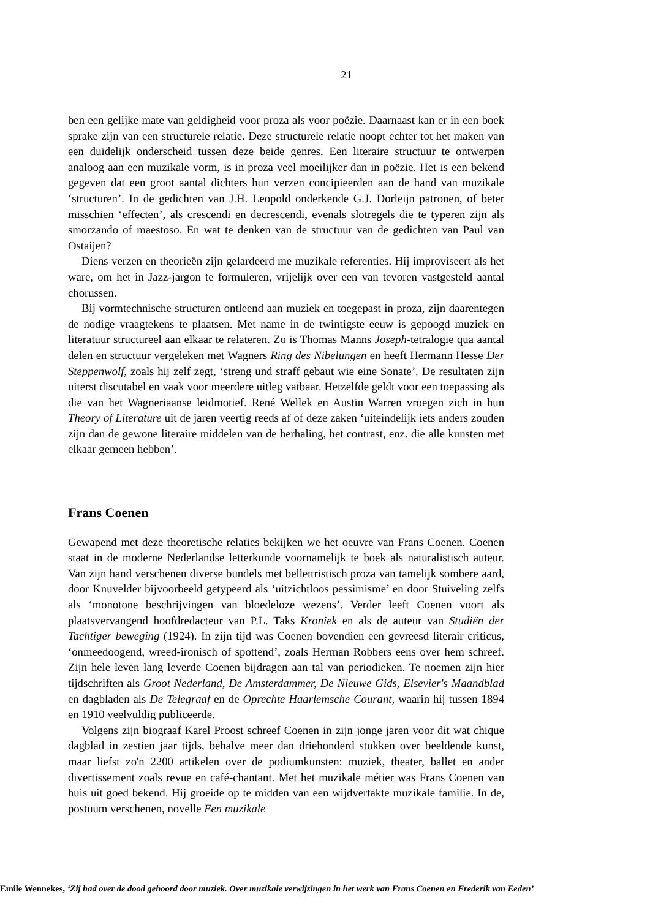21
ben een gelijke mate van geldigheid voor proza als voor poëzie. Daarnaast kan er in een boek sprake zijn van een structurele relatie. Deze structurele relatie noopt echter tot het maken van een duidelijk onderscheid tussen deze beide genres. Een literaire structuur te ontwerpen analoog aan een muzikale vorm, is in proza veel moeilijker dan in poëzie. Het is een bekend gegeven dat een groot aantal dichters hun verzen concipieerden aan de hand van muzikale ‘structuren’. In de gedichten van J.H. Leopold onderkende G.J. Dorleijn patronen, of beter misschien ‘effecten’, als crescendi en decrescendi, evenals slotregels die te typeren zijn als smorzando of maestoso. En wat te denken van de structuur van de gedichten van Paul van Ostaijen?
Diens verzen en theorieën zijn gelardeerd me muzikale referenties. Hij improviseert als het ware, om het in Jazz-jargon te formuleren, vrijelijk over een van tevoren vastgesteld aantal chorussen.
Bij vormtechnische structuren ontleend aan muziek en toegepast in proza, zijn daarentegen de nodige vraagtekens te plaatsen. Met name in de twintigste eeuw is gepoogd muziek en literatuur structureel aan elkaar te relateren. Zo is Thomas Manns Joseph-tetralogie qua aantal delen en structuur vergeleken met Wagners Ring des Nibelungen en heeft Hermann Hesse Der Steppenwolf, zoals hij zelf zegt, ‘streng und straff gebaut wie eine Sonate’. De resultaten zijn uiterst discutabel en vaak voor meerdere uitleg vatbaar. Hetzelfde geldt voor een toepassing als die van het Wagneriaanse leidmotief. René Wellek en Austin Warren vroegen zich in hun Theory of Literature uit de jaren veertig reeds af of deze zaken ‘uiteindelijk iets anders zouden zijn dan de gewone literaire middelen van de herhaling, het contrast, enz. die alle kunsten met elkaar gemeen hebben’.
Frans Coenen
Gewapend met deze theoretische relaties bekijken we het oeuvre van Frans Coenen. Coenen staat in de moderne Nederlandse letterkunde voornamelijk te boek als naturalistisch auteur. Van zijn hand verschenen diverse bundels met bellettristisch proza van tamelijk sombere aard, door Knuvelder bijvoorbeeld getypeerd als ‘uitzichtloos pessimisme’ en door Stuiveling zelfs als ‘monotone beschrijvingen van bloedeloze wezens’. Verder leeft Coenen voort als plaatsvervangend hoofdredacteur van P.L. Taks Kroniek en als de auteur van Studiën der Tachtiger beweging (1924). In zijn tijd was Coenen bovendien een gevreesd literair criticus, ‘onmeedoogend, wreed-ironisch of spottend’, zoals Herman Robbers eens over hem schreef. Zijn hele leven lang leverde Coenen bijdragen aan tal van periodieken. Te noemen zijn hier tijdschriften als Groot Nederland, De Amsterdammer, De Nieuwe Gids, Elsevier's Maandblad en dagbladen als De Telegraaf en de Oprechte Haarlemsche Courant, waarin hij tussen 1894 en 1910 veelvuldig publiceerde.
Volgens zijn biograaf Karel Proost schreef Coenen in zijn jonge jaren voor dit wat chique dagblad in zestien jaar tijds, behalve meer dan driehonderd stukken over beeldende kunst, maar liefst zo'n 2200 artikelen over de podiumkunsten: muziek, theater, ballet en ander divertissement zoals revue en café-chantant. Met het muzikale métier was Frans Coenen van huis uit goed bekend. Hij groeide op te midden van een wijdvertakte muzikale familie. In de, postuum verschenen, novelle Een muzikale
Emile Wennekes, ‘Zij had over de dood gehoord door muziek. Over muzikale verwijzingen in het werk van Frans Coenen en Frederik van Eeden’